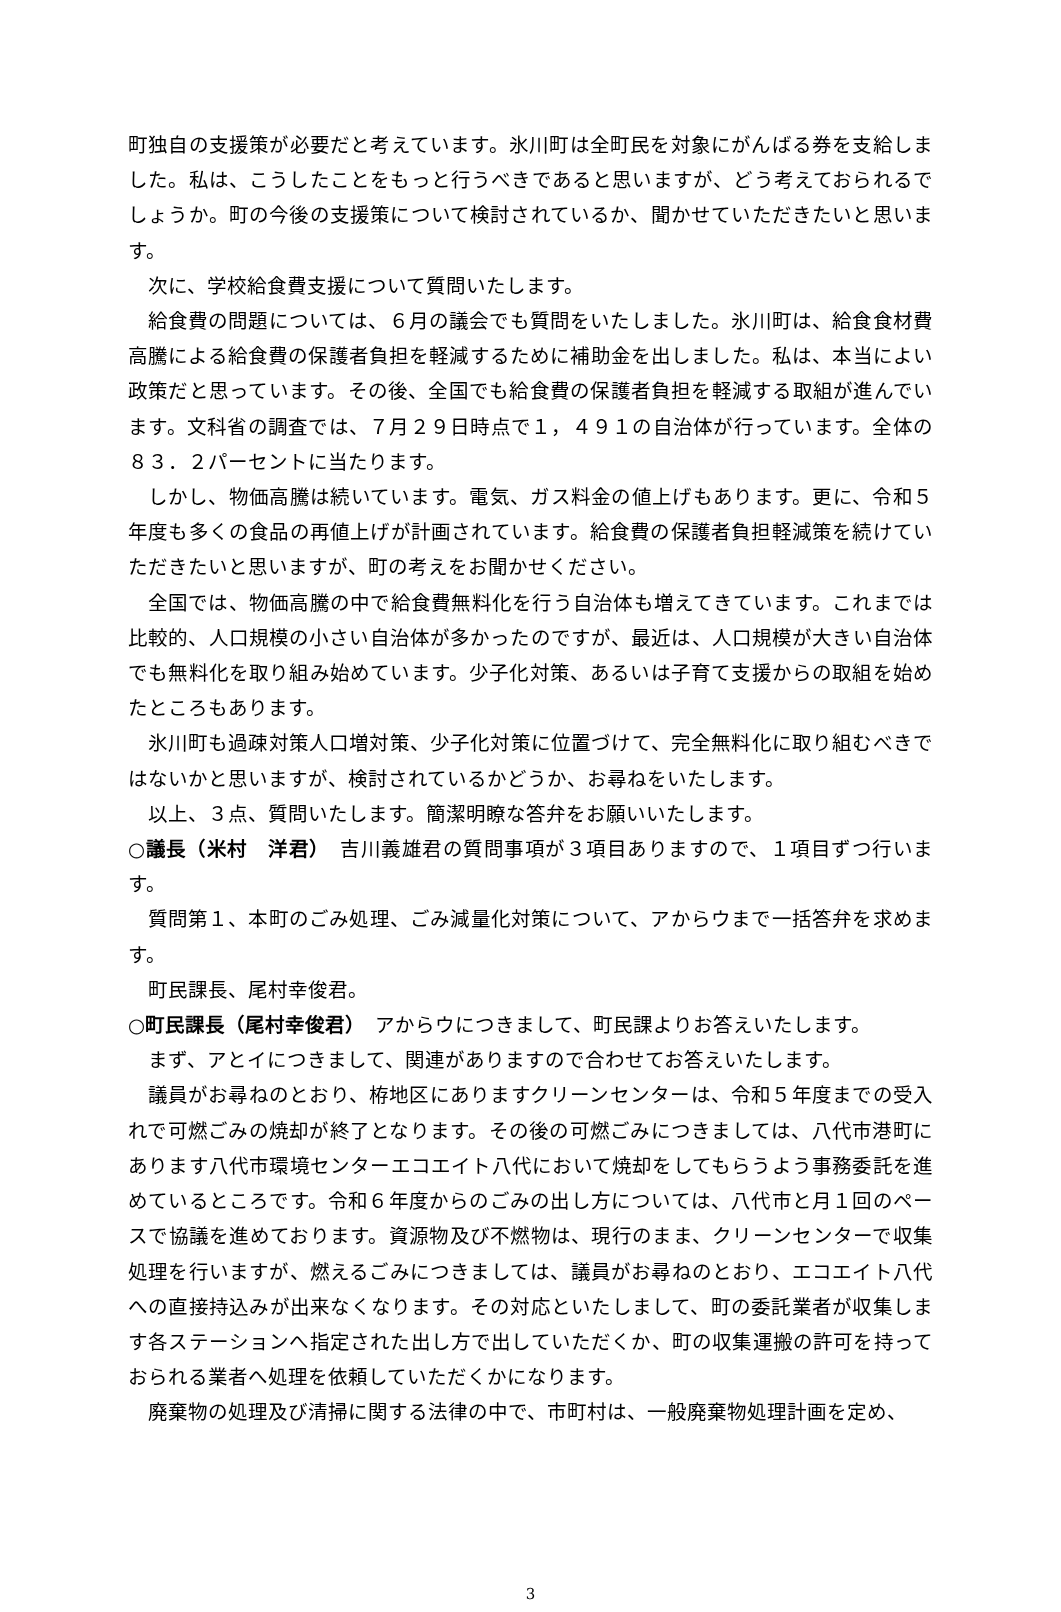町独自の支援策が必要だと考えています。氷川町は全町民を対象にがんばる券を支給しました。私は、こうしたことをもっと行うべきであると思いますが、どう考えておられるでしょうか。町の今後の支援策について検討されているか、聞かせていただきたいと思います。
次に、学校給食費支援について質問いたします。
給食費の問題については、６月の議会でも質問をいたしました。氷川町は、給食食材費高騰による給食費の保護者負担を軽減するために補助金を出しました。私は、本当によい政策だと思っています。その後、全国でも給食費の保護者負担を軽減する取組が進んでいます。文科省の調査では、７月２９日時点で１，４９１の自治体が行っています。全体の８３．２パーセントに当たります。
しかし、物価高騰は続いています。電気、ガス料金の値上げもあります。更に、令和５年度も多くの食品の再値上げが計画されています。給食費の保護者負担軽減策を続けていただきたいと思いますが、町の考えをお聞かせください。
全国では、物価高騰の中で給食費無料化を行う自治体も増えてきています。これまでは比較的、人口規模の小さい自治体が多かったのですが、最近は、人口規模が大きい自治体でも無料化を取り組み始めています。少子化対策、あるいは子育て支援からの取組を始めたところもあります。
氷川町も過疎対策人口増対策、少子化対策に位置づけて、完全無料化に取り組むべきではないかと思いますが、検討されているかどうか、お尋ねをいたします。
以上、３点、質問いたします。簡潔明瞭な答弁をお願いいたします。
○議長（米村　洋君）　吉川義雄君の質問事項が３項目ありますので、１項目ずつ行います。
質問第１、本町のごみ処理、ごみ減量化対策について、アからウまで一括答弁を求めます。
町民課長、尾村幸俊君。
○町民課長（尾村幸俊君）　アからウにつきまして、町民課よりお答えいたします。
まず、アとイにつきまして、関連がありますので合わせてお答えいたします。
議員がお尋ねのとおり、栫地区にありますクリーンセンターは、令和５年度までの受入れで可燃ごみの焼却が終了となります。その後の可燃ごみにつきましては、八代市港町にあります八代市環境センターエコエイト八代において焼却をしてもらうよう事務委託を進めているところです。令和６年度からのごみの出し方については、八代市と月１回のペースで協議を進めております。資源物及び不燃物は、現行のまま、クリーンセンターで収集処理を行いますが、燃えるごみにつきましては、議員がお尋ねのとおり、エコエイト八代への直接持込みが出来なくなります。その対応といたしまして、町の委託業者が収集します各ステーションへ指定された出し方で出していただくか、町の収集運搬の許可を持っておられる業者へ処理を依頼していただくかになります。
廃棄物の処理及び清掃に関する法律の中で、市町村は、一般廃棄物処理計画を定め、
3